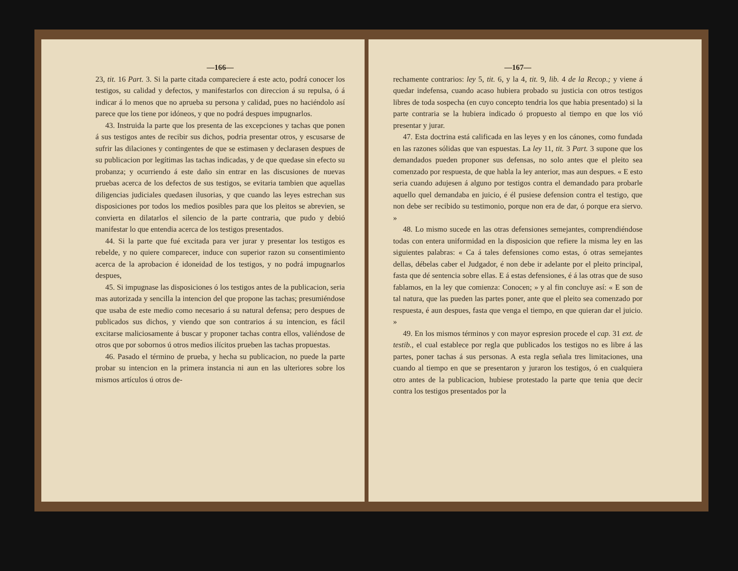—166—
23, tit. 16 Part. 3. Si la parte citada compareciere á este acto, podrá conocer los testigos, su calidad y defectos, y manifestarlos con direccion á su repulsa, ó á indicar á lo menos que no aprueba su persona y calidad, pues no haciéndolo así parece que los tiene por idóneos, y que no podrá despues impugnarlos.
43. Instruida la parte que los presenta de las excepciones y tachas que ponen á sus testigos antes de recibir sus dichos, podria presentar otros, y escusarse de sufrir las dilaciones y contingentes de que se estimasen y declarasen despues de su publicacion por legítimas las tachas indicadas, y de que quedase sin efecto su probanza; y ocurriendo á este daño sin entrar en las discusiones de nuevas pruebas acerca de los defectos de sus testigos, se evitaria tambien que aquellas diligencias judiciales quedasen ilusorias, y que cuando las leyes estrechan sus disposiciones por todos los medios posibles para que los pleitos se abrevien, se convierta en dilatarlos el silencio de la parte contraria, que pudo y debió manifestar lo que entendia acerca de los testigos presentados.
44. Si la parte que fué excitada para ver jurar y presentar los testigos es rebelde, y no quiere comparecer, induce con superior razon su consentimiento acerca de la aprobacion é idoneidad de los testigos, y no podrá impugnarlos despues,
45. Si impugnase las disposiciones ó los testigos antes de la publicacion, seria mas autorizada y sencilla la intencion del que propone las tachas; presumiéndose que usaba de este medio como necesario á su natural defensa; pero despues de publicados sus dichos, y viendo que son contrarios á su intencion, es fácil excitarse maliciosamente á buscar y proponer tachas contra ellos, valiéndose de otros que por sobornos ú otros medios ilícitos prueben las tachas propuestas.
46. Pasado el término de prueba, y hecha su publicacion, no puede la parte probar su intencion en la primera instancia ni aun en las ulteriores sobre los mismos artículos ú otros de-
—167—
rechamente contrarios: ley 5, tit. 6, y la 4, tit. 9, lib. 4 de la Recop.; y viene á quedar indefensa, cuando acaso hubiera probado su justicia con otros testigos libres de toda sospecha (en cuyo concepto tendria los que habia presentado) si la parte contraria se la hubiera indicado ó propuesto al tiempo en que los vió presentar y jurar.
47. Esta doctrina está calificada en las leyes y en los cánones, como fundada en las razones sólidas que van espuestas. La ley 11, tit. 3 Part. 3 supone que los demandados pueden proponer sus defensas, no solo antes que el pleito sea comenzado por respuesta, de que habla la ley anterior, mas aun despues. « E esto seria cuando adujesen á alguno por testigos contra el demandado para probarle aquello quel demandaba en juicio, é él pusiese defension contra el testigo, que non debe ser recibido su testimonio, porque non era de dar, ó porque era siervo. »
48. Lo mismo sucede en las otras defensiones semejantes, comprendiéndose todas con entera uniformidad en la disposicion que refiere la misma ley en las siguientes palabras: « Ca á tales defensiones como estas, ó otras semejantes dellas, débelas caber el Judgador, é non debe ir adelante por el pleito principal, fasta que dé sentencia sobre ellas. E á estas defensiones, é á las otras que de suso fablamos, en la ley que comienza: Conocen; » y al fin concluye así: « E son de tal natura, que las pueden las partes poner, ante que el pleito sea comenzado por respuesta, é aun despues, fasta que venga el tiempo, en que quieran dar el juicio. »
49. En los mismos términos y con mayor espresion procede el cap. 31 ext. de testib., el cual establece por regla que publicados los testigos no es libre á las partes, poner tachas á sus personas. A esta regla señala tres limitaciones, una cuando al tiempo en que se presentaron y juraron los testigos, ó en cualquiera otro antes de la publicacion, hubiese protestado la parte que tenia que decir contra los testigos presentados por la